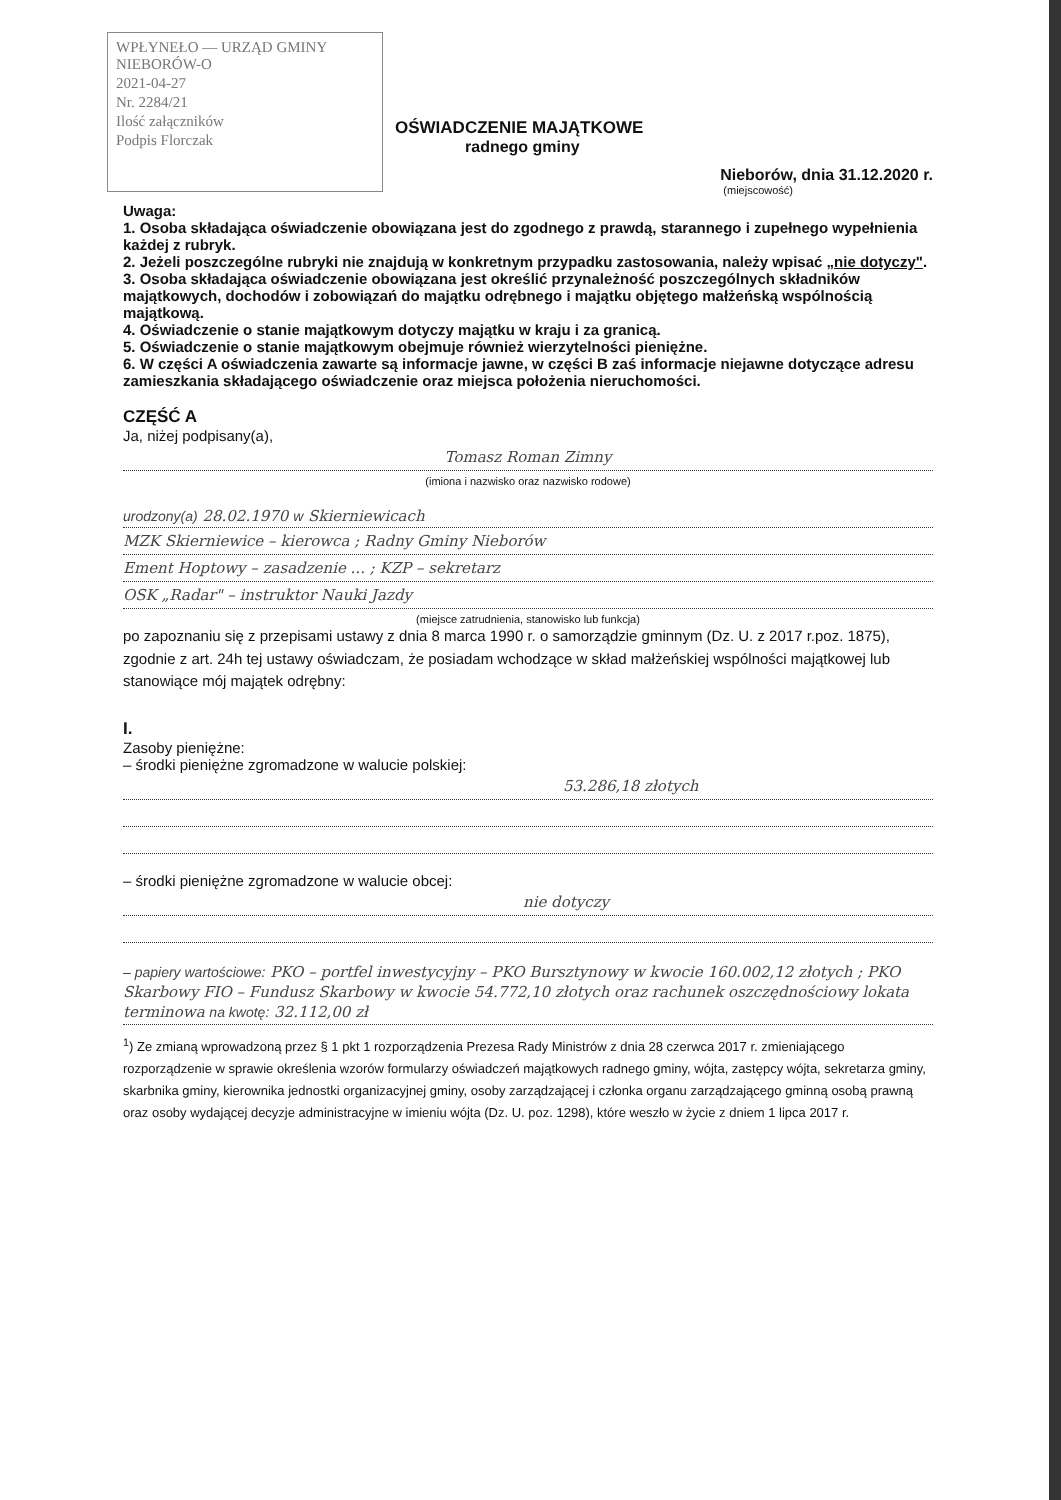WPŁYNEŁO — URZĄD GMINY NIEBORÓW-O
2021-04-27
Nr. 2284/21
Ilość załączników
Podpis Florczak
OŚWIADCZENIE MAJĄTKOWE
radnego gminy
Nieborów, dnia 31.12.2020 r.
(miejscowość)
Uwaga:
1. Osoba składająca oświadczenie obowiązana jest do zgodnego z prawdą, starannego i zupełnego wypełnienia każdej z rubryk.
2. Jeżeli poszczególne rubryki nie znajdują w konkretnym przypadku zastosowania, należy wpisać „nie dotyczy".
3. Osoba składająca oświadczenie obowiązana jest określić przynależność poszczególnych składników majątkowych, dochodów i zobowiązań do majątku odrębnego i majątku objętego małżeńską wspólnością majątkową.
4. Oświadczenie o stanie majątkowym dotyczy majątku w kraju i za granicą.
5. Oświadczenie o stanie majątkowym obejmuje również wierzytelności pieniężne.
6. W części A oświadczenia zawarte są informacje jawne, w części B zaś informacje niejawne dotyczące adresu zamieszkania składającego oświadczenie oraz miejsca położenia nieruchomości.
CZĘŚĆ A
Ja, niżej podpisany(a),
Tomasz Roman Zimny
(imiona i nazwisko oraz nazwisko rodowe)
urodzony(a) 28.02.1970 w Skierniewicach
MZK Skierniewice – kierowca ; Radny Gminy Nieborów
Ement Hoptowy – zasadzenie ... ; KZP – sekretarz
OSK „Radar" – instruktor Nauki Jazdy
(miejsce zatrudnienia, stanowisko lub funkcja)
po zapoznaniu się z przepisami ustawy z dnia 8 marca 1990 r. o samorządzie gminnym (Dz. U. z 2017 r.poz. 1875), zgodnie z art. 24h tej ustawy oświadczam, że posiadam wchodzące w skład małżeńskiej wspólności majątkowej lub stanowiące mój majątek odrębny:
I.
Zasoby pieniężne:
– środki pieniężne zgromadzone w walucie polskiej:
53.286,18 złotych
– środki pieniężne zgromadzone w walucie obcej:
nie dotyczy
– papiery wartościowe: PKO – portfel inwestycyjny – PKO Bursztynowy w kwocie 160.002,12 złotych ; PKO Skarbowy FIO – Fundusz Skarbowy w kwocie 54.772,10 złotych oraz rachunek oszczędnościowy lokata terminowa na kwotę: 32.112,00 zł
<sup>1</sup>) Ze zmianą wprowadzoną przez § 1 pkt 1 rozporządzenia Prezesa Rady Ministrów z dnia 28 czerwca 2017 r. zmieniającego rozporządzenie w sprawie określenia wzorów formularzy oświadczeń majątkowych radnego gminy, wójta, zastępcy wójta, sekretarza gminy, skarbnika gminy, kierownika jednostki organizacyjnej gminy, osoby zarządzającej i członka organu zarządzającego gminną osobą prawną oraz osoby wydającej decyzje administracyjne w imieniu wójta (Dz. U. poz. 1298), które weszło w życie z dniem 1 lipca 2017 r.